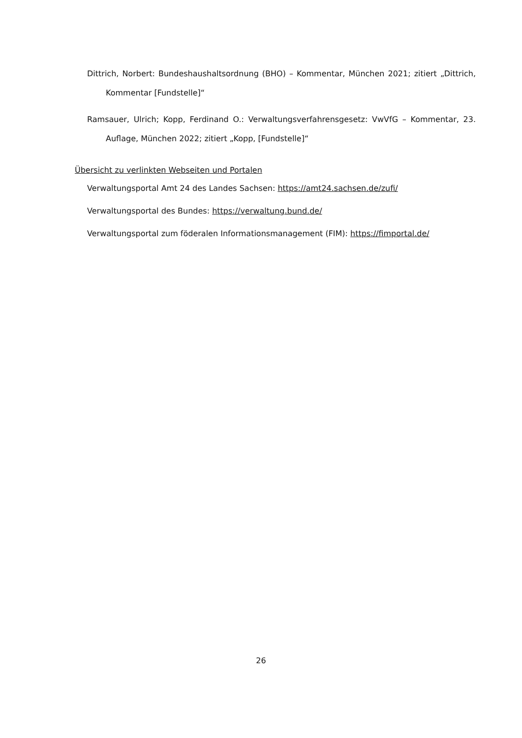Dittrich, Norbert: Bundeshaushaltsordnung (BHO) – Kommentar, München 2021; zitiert „Dittrich, Kommentar [Fundstelle]“
Ramsauer, Ulrich; Kopp, Ferdinand O.: Verwaltungsverfahrensgesetz: VwVfG – Kommentar, 23. Auflage, München 2022; zitiert „Kopp, [Fundstelle]“
Übersicht zu verlinkten Webseiten und Portalen
Verwaltungsportal Amt 24 des Landes Sachsen: https://amt24.sachsen.de/zufi/
Verwaltungsportal des Bundes: https://verwaltung.bund.de/
Verwaltungsportal zum föderalen Informationsmanagement (FIM): https://fimportal.de/
26